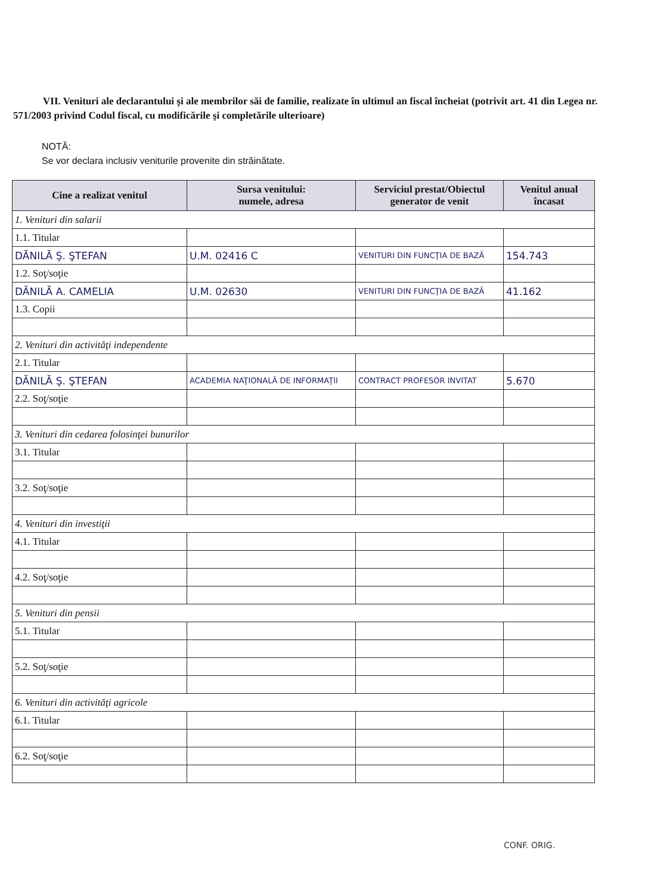VII. Venituri ale declarantului şi ale membrilor săi de familie, realizate în ultimul an fiscal încheiat (potrivit art. 41 din Legea nr. 571/2003 privind Codul fiscal, cu modificările şi completările ulterioare)
NOTĂ:
Se vor declara inclusiv veniturile provenite din străinătate.
| Cine a realizat venitul | Sursa venitului: numele, adresa | Serviciul prestat/Obiectul generator de venit | Venitul anual încasat |
| --- | --- | --- | --- |
| 1. Venituri din salarii | | | |
| 1.1. Titular | | | |
| DĂNILĂ Ş. ŞTEFAN | U.M. 02416 C | VENITURI DIN FUNCŢIA DE BAZĂ | 154.743 |
| 1.2. Soţ/soţie | | | |
| DĂNILĂ A. CAMELIA | U.M. 02630 | VENITURI DIN FUNCŢIA DE BAZĂ | 41.162 |
| 1.3. Copii | | | |
| 2. Venituri din activităţi independente | | | |
| 2.1. Titular | | | |
| DĂNILĂ Ş. ŞTEFAN | ACADEMIA NAŢIONALĂ DE INFORMAŢII | CONTRACT PROFESOR INVITAT | 5.670 |
| 2.2. Soţ/soţie | | | |
| 3. Venituri din cedarea folosinţei bunurilor | | | |
| 3.1. Titular | | | |
| 3.2. Soţ/soţie | | | |
| 4. Venituri din investiţii | | | |
| 4.1. Titular | | | |
| 4.2. Soţ/soţie | | | |
| 5. Venituri din pensii | | | |
| 5.1. Titular | | | |
| 5.2. Soţ/soţie | | | |
| 6. Venituri din activităţi agricole | | | |
| 6.1. Titular | | | |
| 6.2. Soţ/soţie | | | |
CONF. ORIG.